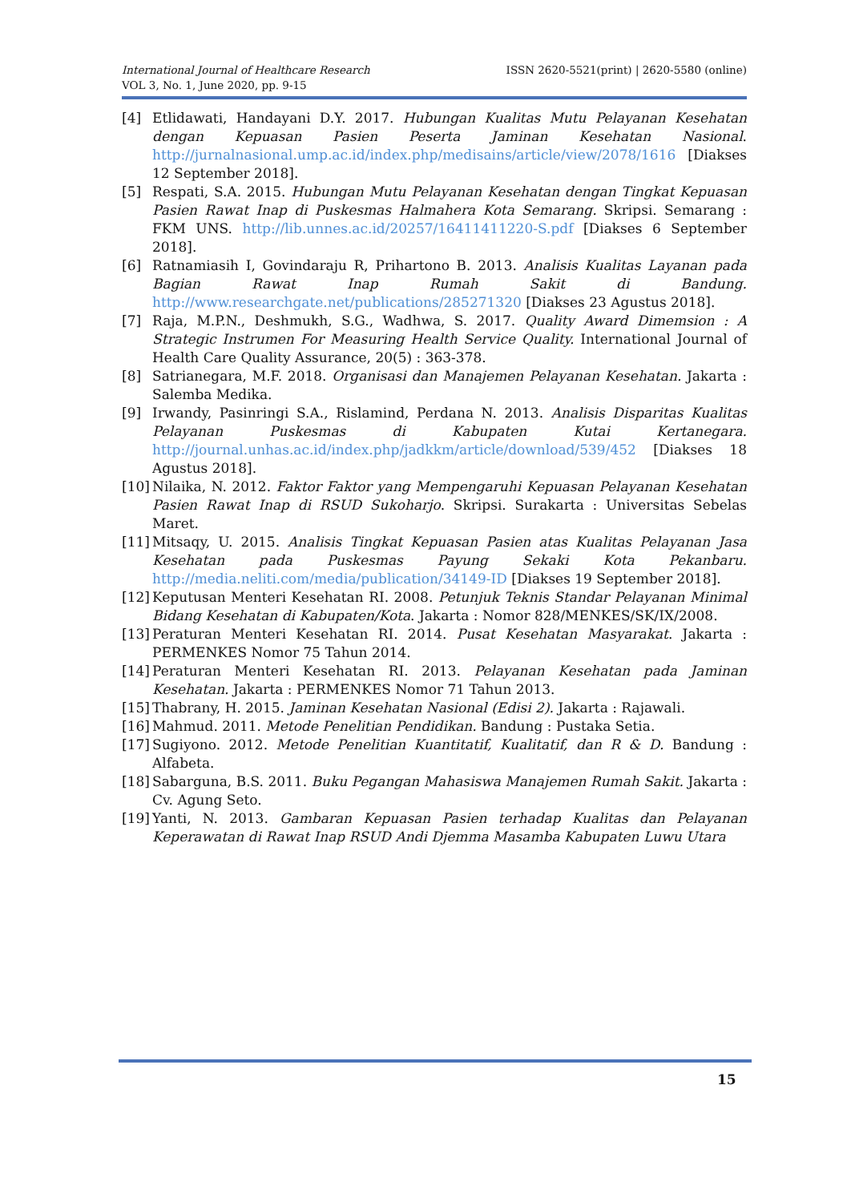ISSN 2620-5521(print) | 2620-5580 (online) International Journal of Healthcare Research
VOL 3, No. 1, June 2020, pp. 9-15
[4] Etlidawati, Handayani D.Y. 2017. Hubungan Kualitas Mutu Pelayanan Kesehatan dengan Kepuasan Pasien Peserta Jaminan Kesehatan Nasional. http://jurnalnasional.ump.ac.id/index.php/medisains/article/view/2078/1616 [Diakses 12 September 2018].
[5] Respati, S.A. 2015. Hubungan Mutu Pelayanan Kesehatan dengan Tingkat Kepuasan Pasien Rawat Inap di Puskesmas Halmahera Kota Semarang. Skripsi. Semarang : FKM UNS. http://lib.unnes.ac.id/20257/16411411220-S.pdf [Diakses 6 September 2018].
[6] Ratnamiasih I, Govindaraju R, Prihartono B. 2013. Analisis Kualitas Layanan pada Bagian Rawat Inap Rumah Sakit di Bandung. http://www.researchgate.net/publications/285271320 [Diakses 23 Agustus 2018].
[7] Raja, M.P.N., Deshmukh, S.G., Wadhwa, S. 2017. Quality Award Dimemsion : A Strategic Instrumen For Measuring Health Service Quality. International Journal of Health Care Quality Assurance, 20(5) : 363-378.
[8] Satrianegara, M.F. 2018. Organisasi dan Manajemen Pelayanan Kesehatan. Jakarta : Salemba Medika.
[9] Irwandy, Pasinringi S.A., Rislamind, Perdana N. 2013. Analisis Disparitas Kualitas Pelayanan Puskesmas di Kabupaten Kutai Kertanegara. http://journal.unhas.ac.id/index.php/jadkkm/article/download/539/452 [Diakses 18 Agustus 2018].
[10] Nilaika, N. 2012. Faktor Faktor yang Mempengaruhi Kepuasan Pelayanan Kesehatan Pasien Rawat Inap di RSUD Sukoharjo. Skripsi. Surakarta : Universitas Sebelas Maret.
[11] Mitsaqy, U. 2015. Analisis Tingkat Kepuasan Pasien atas Kualitas Pelayanan Jasa Kesehatan pada Puskesmas Payung Sekaki Kota Pekanbaru. http://media.neliti.com/media/publication/34149-ID [Diakses 19 September 2018].
[12] Keputusan Menteri Kesehatan RI. 2008. Petunjuk Teknis Standar Pelayanan Minimal Bidang Kesehatan di Kabupaten/Kota. Jakarta : Nomor 828/MENKES/SK/IX/2008.
[13] Peraturan Menteri Kesehatan RI. 2014. Pusat Kesehatan Masyarakat. Jakarta : PERMENKES Nomor 75 Tahun 2014.
[14] Peraturan Menteri Kesehatan RI. 2013. Pelayanan Kesehatan pada Jaminan Kesehatan. Jakarta : PERMENKES Nomor 71 Tahun 2013.
[15] Thabrany, H. 2015. Jaminan Kesehatan Nasional (Edisi 2). Jakarta : Rajawali.
[16] Mahmud. 2011. Metode Penelitian Pendidikan. Bandung : Pustaka Setia.
[17] Sugiyono. 2012. Metode Penelitian Kuantitatif, Kualitatif, dan R & D. Bandung : Alfabeta.
[18] Sabarguna, B.S. 2011. Buku Pegangan Mahasiswa Manajemen Rumah Sakit. Jakarta : Cv. Agung Seto.
[19] Yanti, N. 2013. Gambaran Kepuasan Pasien terhadap Kualitas dan Pelayanan Keperawatan di Rawat Inap RSUD Andi Djemma Masamba Kabupaten Luwu Utara
15